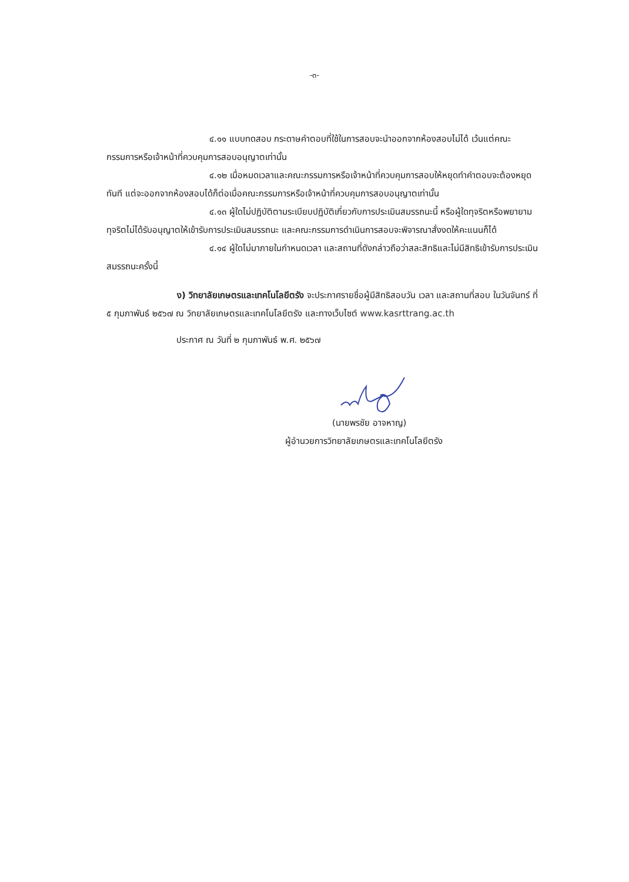-๓-
๔.๑๑ แบบทดสอบ กระดาษคำตอบที่ใช้ในการสอบจะนำออกจากห้องสอบไม่ได้ เว้นแต่คณะกรรมการหรือเจ้าหน้าที่ควบคุมการสอบอนุญาตเท่านั้น
๔.๑๒ เมื่อหมดเวลาและคณะกรรมการหรือเจ้าหน้าที่ควบคุมการสอบให้หยุดทำคำตอบจะต้องหยุดทันที แต่จะออกจากห้องสอบได้ก็ต่อเมื่อคณะกรรมการหรือเจ้าหน้าที่ควบคุมการสอบอนุญาตเท่านั้น
๔.๑๓ ผู้ใดไม่ปฏิบัติตามระเบียบปฏิบัติเกี่ยวกับการประเมินสมรรถนะนี้ หรือผู้ใดทุจริตหรือพยายามทุจริตไม่ได้รับอนุญาตให้เข้ารับการประเมินสมรรถนะ และคณะกรรมการดำเนินการสอบจะพิจารณาสั่งงดให้คะแนนก็ได้
๔.๑๔ ผู้ใดไม่มาภายในกำหนดเวลา และสถานที่ดังกล่าวถือว่าสละสิทธิและไม่มีสิทธิเข้ารับการประเมินสมรรถนะครั้งนี้
ง) วิทยาลัยเกษตรและเทคโนโลยีตรัง จะประกาศรายชื่อผู้มีสิทธิสอบวัน เวลา และสถานที่สอบ ในวันจันทร์ ที่ ๕ กุมภาพันธ์ ๒๕๖๗ ณ วิทยาลัยเกษตรและเทคโนโลยีตรัง และทางเว็บไซต์ www.kasrttrang.ac.th
ประกาศ ณ วันที่ ๒ กุมภาพันธ์ พ.ศ. ๒๕๖๗
(นายพรชัย อาจหาญ)
ผู้อำนวยการวิทยาลัยเกษตรและเทคโนโลยีตรัง